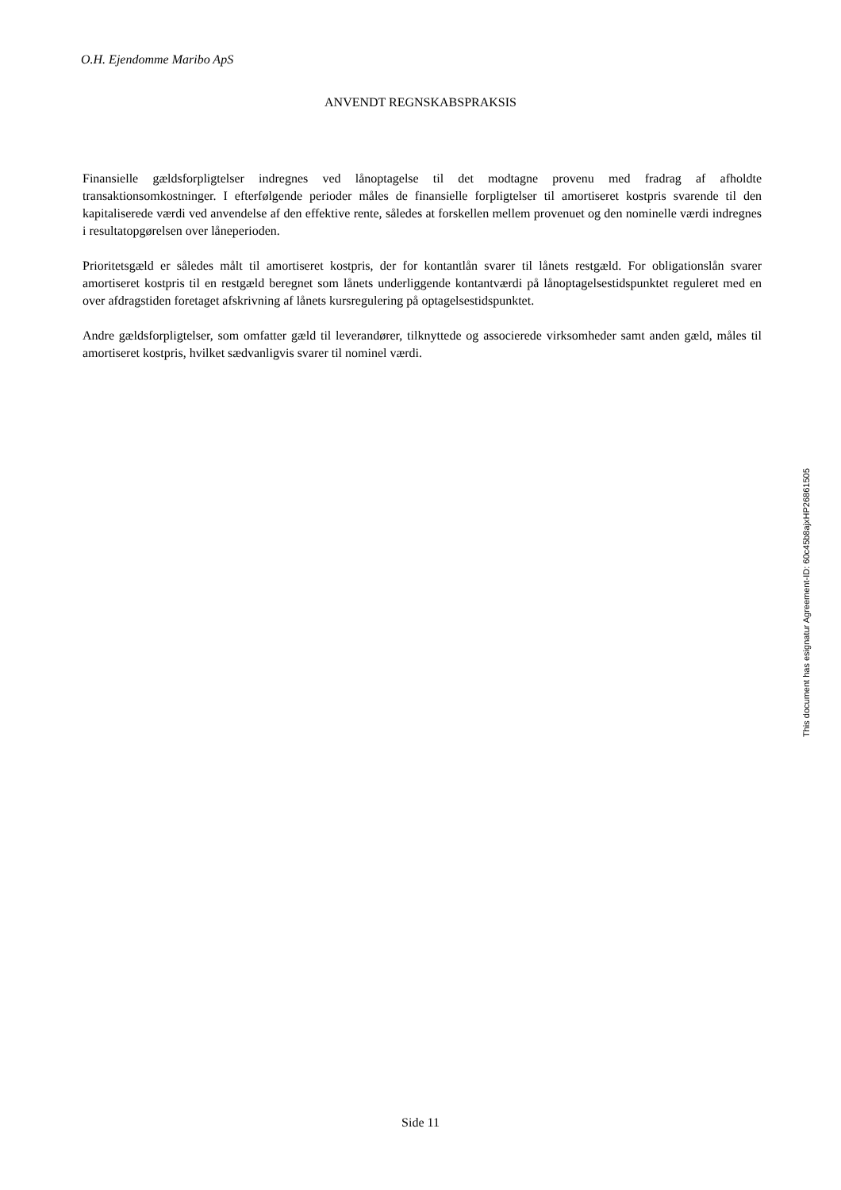O.H. Ejendomme Maribo ApS
ANVENDT REGNSKABSPRAKSIS
Finansielle gældsforpligtelser indregnes ved lånoptagelse til det modtagne provenu med fradrag af afholdte transaktionsomkostninger. I efterfølgende perioder måles de finansielle forpligtelser til amortiseret kostpris svarende til den kapitaliserede værdi ved anvendelse af den effektive rente, således at forskellen mellem provenuet og den nominelle værdi indregnes i resultatopgørelsen over låneperioden.
Prioritetsgæld er således målt til amortiseret kostpris, der for kontantlån svarer til lånets restgæld. For obligationslån svarer amortiseret kostpris til en restgæld beregnet som lånets underliggende kontantværdi på lånoptagelsestidspunktet reguleret med en over afdragstiden foretaget afskrivning af lånets kursregulering på optagelsestidspunktet.
Andre gældsforpligtelser, som omfatter gæld til leverandører, tilknyttede og associerede virksomheder samt anden gæld, måles til amortiseret kostpris, hvilket sædvanligvis svarer til nominel værdi.
This document has esignatur Agreement-ID: 60c45b8ajxHP26861505
Side 11